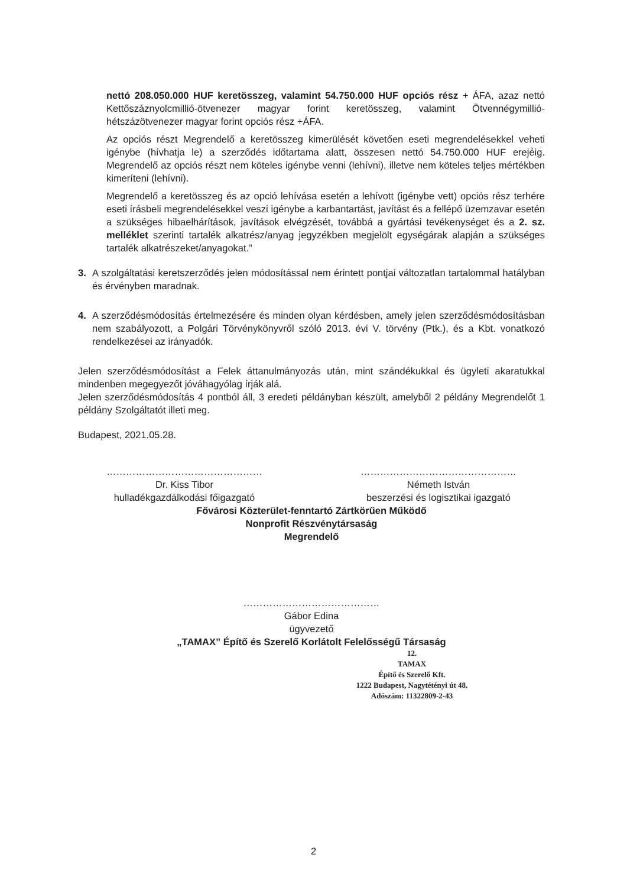nettó 208.050.000 HUF keretösszeg, valamint 54.750.000 HUF opciós rész + ÁFA, azaz nettó Kettőszáznyolcmillió-ötvenezer magyar forint keretösszeg, valamint Ötvennégymillió-hétszázötvenezer magyar forint opciós rész +ÁFA.
Az opciós részt Megrendelő a keretösszeg kimerülését követően eseti megrendelésekkel veheti igénybe (hívhatja le) a szerződés időtartama alatt, összesen nettó 54.750.000 HUF erejéig. Megrendelő az opciós részt nem köteles igénybe venni (lehívni), illetve nem köteles teljes mértékben kimeríteni (lehívni).
Megrendelő a keretösszeg és az opció lehívása esetén a lehívott (igénybe vett) opciós rész terhére eseti írásbeli megrendelésekkel veszi igénybe a karbantartást, javítást és a fellépő üzemzavar esetén a szükséges hibaelhárítások, javítások elvégzését, továbbá a gyártási tevékenységet és a 2. sz. melléklet szerinti tartalék alkatrész/anyag jegyzékben megjelölt egységárak alapján a szükséges tartalék alkatrészeket/anyagokat.”
3. A szolgáltatási keretszerződés jelen módosítással nem érintett pontjai változatlan tartalommal hatályban és érvényben maradnak.
4. A szerződésmódosítás értelmezésére és minden olyan kérdésben, amely jelen szerződésmódosításban nem szabályozott, a Polgári Törvénykönyvről szóló 2013. évi V. törvény (Ptk.), és a Kbt. vonatkozó rendelkezései az irányadók.
Jelen szerződésmódosítást a Felek áttanulmányozás után, mint szándékukkal és ügyleti akaratukkal mindenben megegyezőt jóváhagyólag írják alá.
Jelen szerződésmódosítás 4 pontból áll, 3 eredeti példányban készült, amelyből 2 példány Megrendelőt 1 példány Szolgáltatót illeti meg.
Budapest, 2021.05.28.
…………………………………………
Dr. Kiss Tibor
hulladékgazdálkodási főigazgató
…………………………………………
Németh István
beszerzési és logisztikai igazgató
Fővárosi Közterület-fenntartó Zártkörűen Működő
Nonprofit Részvénytársaság
Megrendelő
……………………………………
Gábor Edina
ügyvezető
„TAMAX” Építő és Szerelő Korlátolt Felelősségű Társaság
12.
TAMAX
Építő és Szerelő Kft.
1222 Budapest, Nagytétényi út 48.
Adószám: 11322809-2-43
2